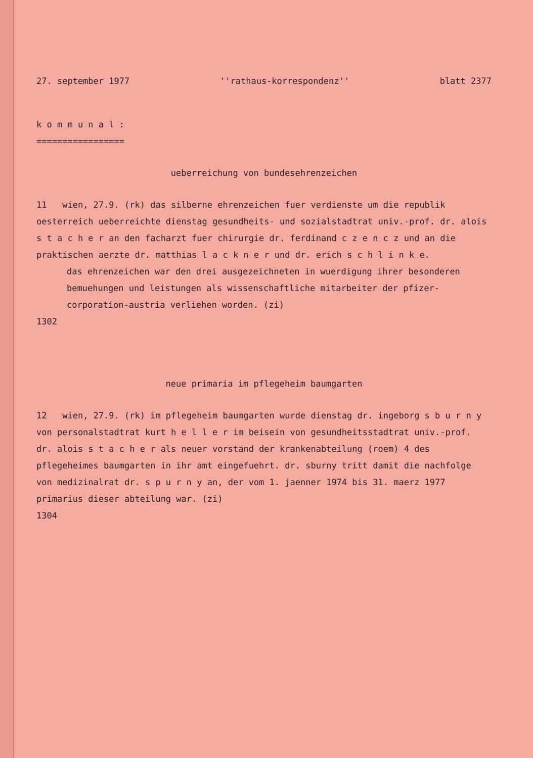27. september 1977 ''rathaus-korrespondenz'' blatt 2377
k o m m u n a l :
=================
ueberreichung von bundesehrenzeichen
11 wien, 27.9. (rk) das silberne ehrenzeichen fuer verdienste um die republik oesterreich ueberreichte dienstag gesundheits- und sozialstadtrat univ.-prof. dr. alois s t a c h e r an den facharzt fuer chirurgie dr. ferdinand c z e n c z und an die praktischen aerzte dr. matthias l a c k n e r und dr. erich s c h l i n k e.
das ehrenzeichen war den drei ausgezeichneten in wuerdigung ihrer besonderen bemuehungen und leistungen als wissenschaftliche mitarbeiter der pfizer-corporation-austria verliehen worden. (zi)
1302
neue primaria im pflegeheim baumgarten
12 wien, 27.9. (rk) im pflegeheim baumgarten wurde dienstag dr. ingeborg s b u r n y von personalstadtrat kurt h e l l e r im beisein von gesundheitsstadtrat univ.-prof. dr. alois s t a c h e r als neuer vorstand der krankenabteilung (roem) 4 des pflegeheimes baumgarten in ihr amt eingefuehrt. dr. sburny tritt damit die nachfolge von medizinalrat dr. s p u r n y an, der vom 1. jaenner 1974 bis 31. maerz 1977 primarius dieser abteilung war. (zi)
1304